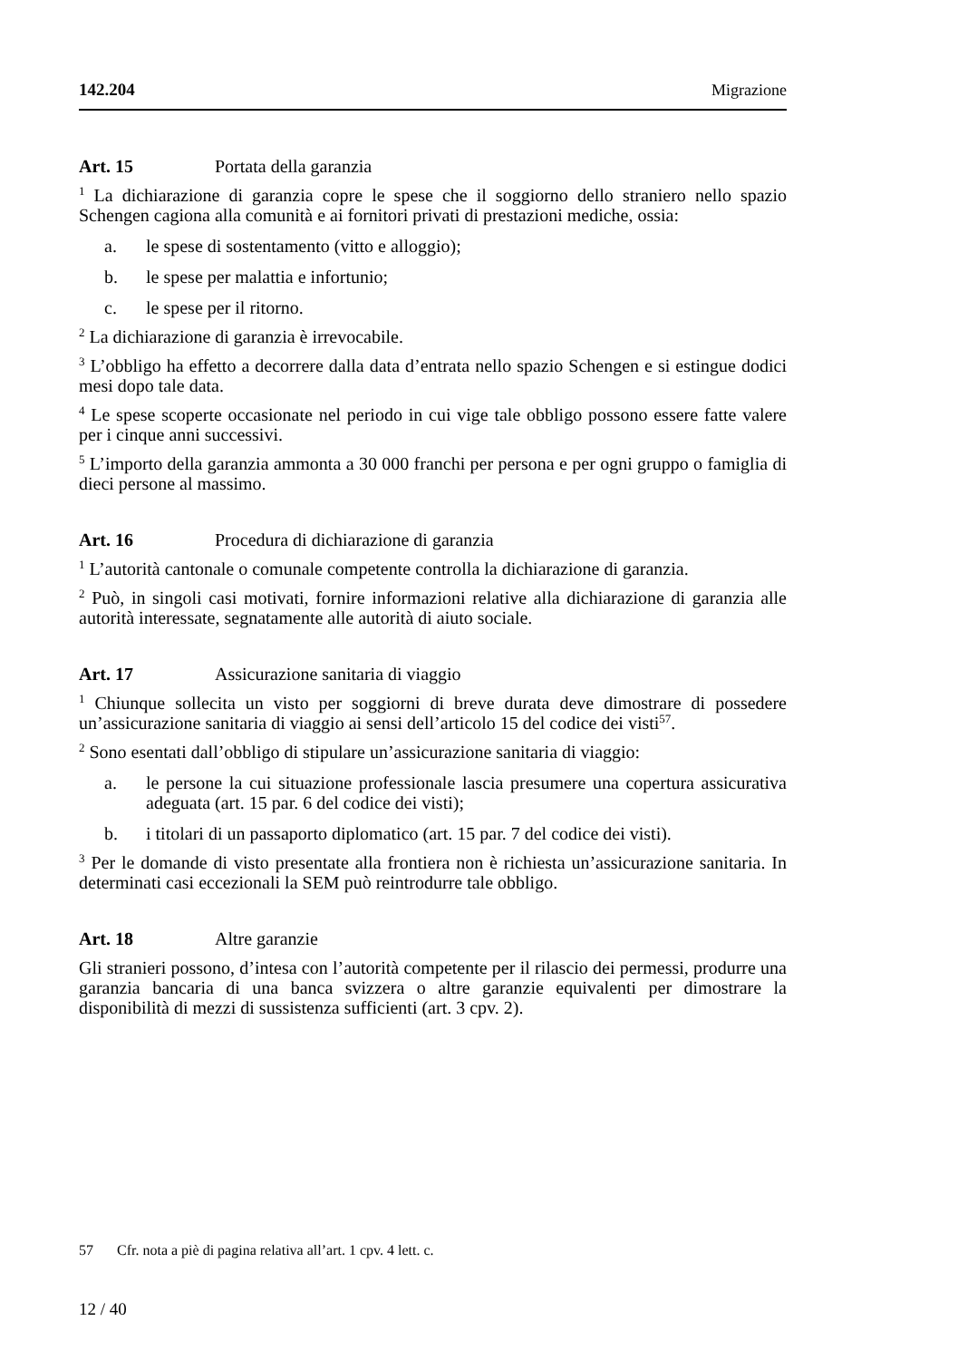142.204 Migrazione
Art. 15 Portata della garanzia
<sup>1</sup> La dichiarazione di garanzia copre le spese che il soggiorno dello straniero nello spazio Schengen cagiona alla comunità e ai fornitori privati di prestazioni mediche, ossia:
a. le spese di sostentamento (vitto e alloggio);
b. le spese per malattia e infortunio;
c. le spese per il ritorno.
<sup>2</sup> La dichiarazione di garanzia è irrevocabile.
<sup>3</sup> L’obbligo ha effetto a decorrere dalla data d’entrata nello spazio Schengen e si estingue dodici mesi dopo tale data.
<sup>4</sup> Le spese scoperte occasionate nel periodo in cui vige tale obbligo possono essere fatte valere per i cinque anni successivi.
<sup>5</sup> L’importo della garanzia ammonta a 30 000 franchi per persona e per ogni gruppo o famiglia di dieci persone al massimo.
Art. 16 Procedura di dichiarazione di garanzia
<sup>1</sup> L’autorità cantonale o comunale competente controlla la dichiarazione di garanzia.
<sup>2</sup> Può, in singoli casi motivati, fornire informazioni relative alla dichiarazione di garanzia alle autorità interessate, segnatamente alle autorità di aiuto sociale.
Art. 17 Assicurazione sanitaria di viaggio
<sup>1</sup> Chiunque sollecita un visto per soggiorni di breve durata deve dimostrare di possedere un’assicurazione sanitaria di viaggio ai sensi dell’articolo 15 del codice dei visti<sup>57</sup>.
<sup>2</sup> Sono esentati dall’obbligo di stipulare un’assicurazione sanitaria di viaggio:
a. le persone la cui situazione professionale lascia presumere una copertura assicurativa adeguata (art. 15 par. 6 del codice dei visti);
b. i titolari di un passaporto diplomatico (art. 15 par. 7 del codice dei visti).
<sup>3</sup> Per le domande di visto presentate alla frontiera non è richiesta un’assicurazione sanitaria. In determinati casi eccezionali la SEM può reintrodurre tale obbligo.
Art. 18 Altre garanzie
Gli stranieri possono, d’intesa con l’autorità competente per il rilascio dei permessi, produrre una garanzia bancaria di una banca svizzera o altre garanzie equivalenti per dimostrare la disponibilità di mezzi di sussistenza sufficienti (art. 3 cpv. 2).
57 Cfr. nota a piè di pagina relativa all’art. 1 cpv. 4 lett. c.
12 / 40